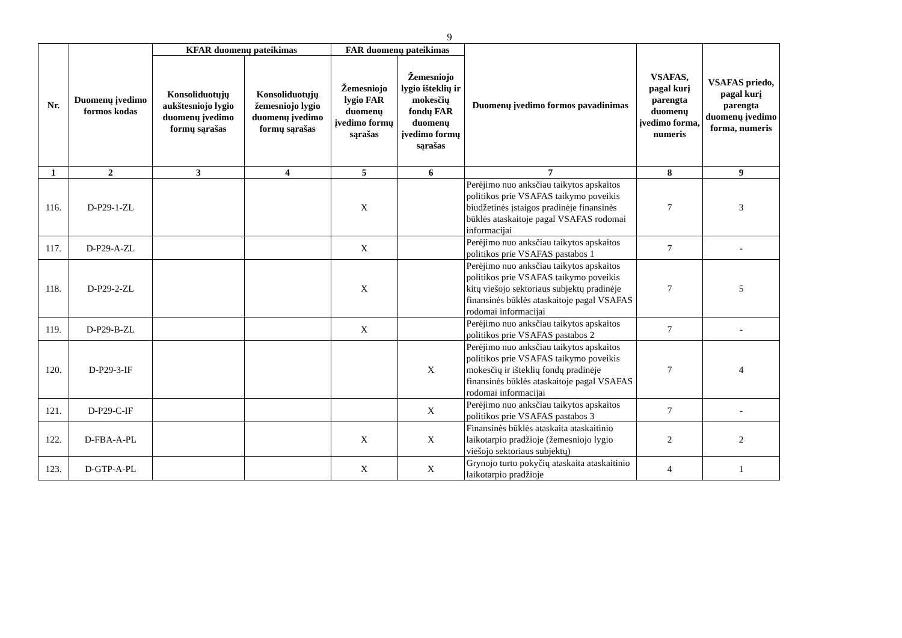9
| Nr. | Duomenų įvedimo formos kodas | KFAR duomenų pateikimas | | FAR duomenų pateikimas | | Duomenų įvedimo formos pavadinimas | VSAFAS, pagal kurį parengta duomenų įvedimo forma, numeris | VSAFAS priedo, pagal kurį parengta duomenų įvedimo forma, numeris |
| --- | --- | --- | --- | --- | --- | --- | --- | --- |
| | | Konsoliduotųjų aukštesniojo lygio duomenų įvedimo formų sąrašas | Konsoliduotųjų žemesniojo lygio duomenų įvedimo formų sąrašas | Žemesniojo lygio FAR duomenų įvedimo formų sąrašas | Žemesniojo lygio išteklių ir mokesčių fondų FAR duomenų įvedimo formų sąrašas | | | |
| 1 | 2 | 3 | 4 | 5 | 6 | 7 | 8 | 9 |
| 116. | D-P29-1-ZL | | | X | | Perėjimo nuo anksčiau taikytos apskaitos politikos prie VSAFAS taikymo poveikis biudžetinės įstaigos pradinėje finansinės būklės ataskaitoje pagal VSAFAS rodomai informacijai | 7 | 3 |
| 117. | D-P29-A-ZL | | | X | | Perėjimo nuo anksčiau taikytos apskaitos politikos prie VSAFAS pastabos 1 | 7 | - |
| 118. | D-P29-2-ZL | | | X | | Perėjimo nuo anksčiau taikytos apskaitos politikos prie VSAFAS taikymo poveikis kitų viešojo sektoriaus subjektų pradinėje finansinės būklės ataskaitoje pagal VSAFAS rodomai informacijai | 7 | 5 |
| 119. | D-P29-B-ZL | | | X | | Perėjimo nuo anksčiau taikytos apskaitos politikos prie VSAFAS pastabos 2 | 7 | - |
| 120. | D-P29-3-IF | | | | X | Perėjimo nuo anksčiau taikytos apskaitos politikos prie VSAFAS taikymo poveikis mokesčių ir išteklių fondų pradinėje finansinės būklės ataskaitoje pagal VSAFAS rodomai informacijai | 7 | 4 |
| 121. | D-P29-C-IF | | | | X | Perėjimo nuo anksčiau taikytos apskaitos politikos prie VSAFAS pastabos 3 | 7 | - |
| 122. | D-FBA-A-PL | | | X | X | Finansinės būklės ataskaita ataskaitinio laikotarpio pradžioje (žemesniojo lygio viešojo sektoriaus subjektų) | 2 | 2 |
| 123. | D-GTP-A-PL | | | X | X | Grynojo turto pokyčių ataskaita ataskaitinio laikotarpio pradžioje | 4 | 1 |